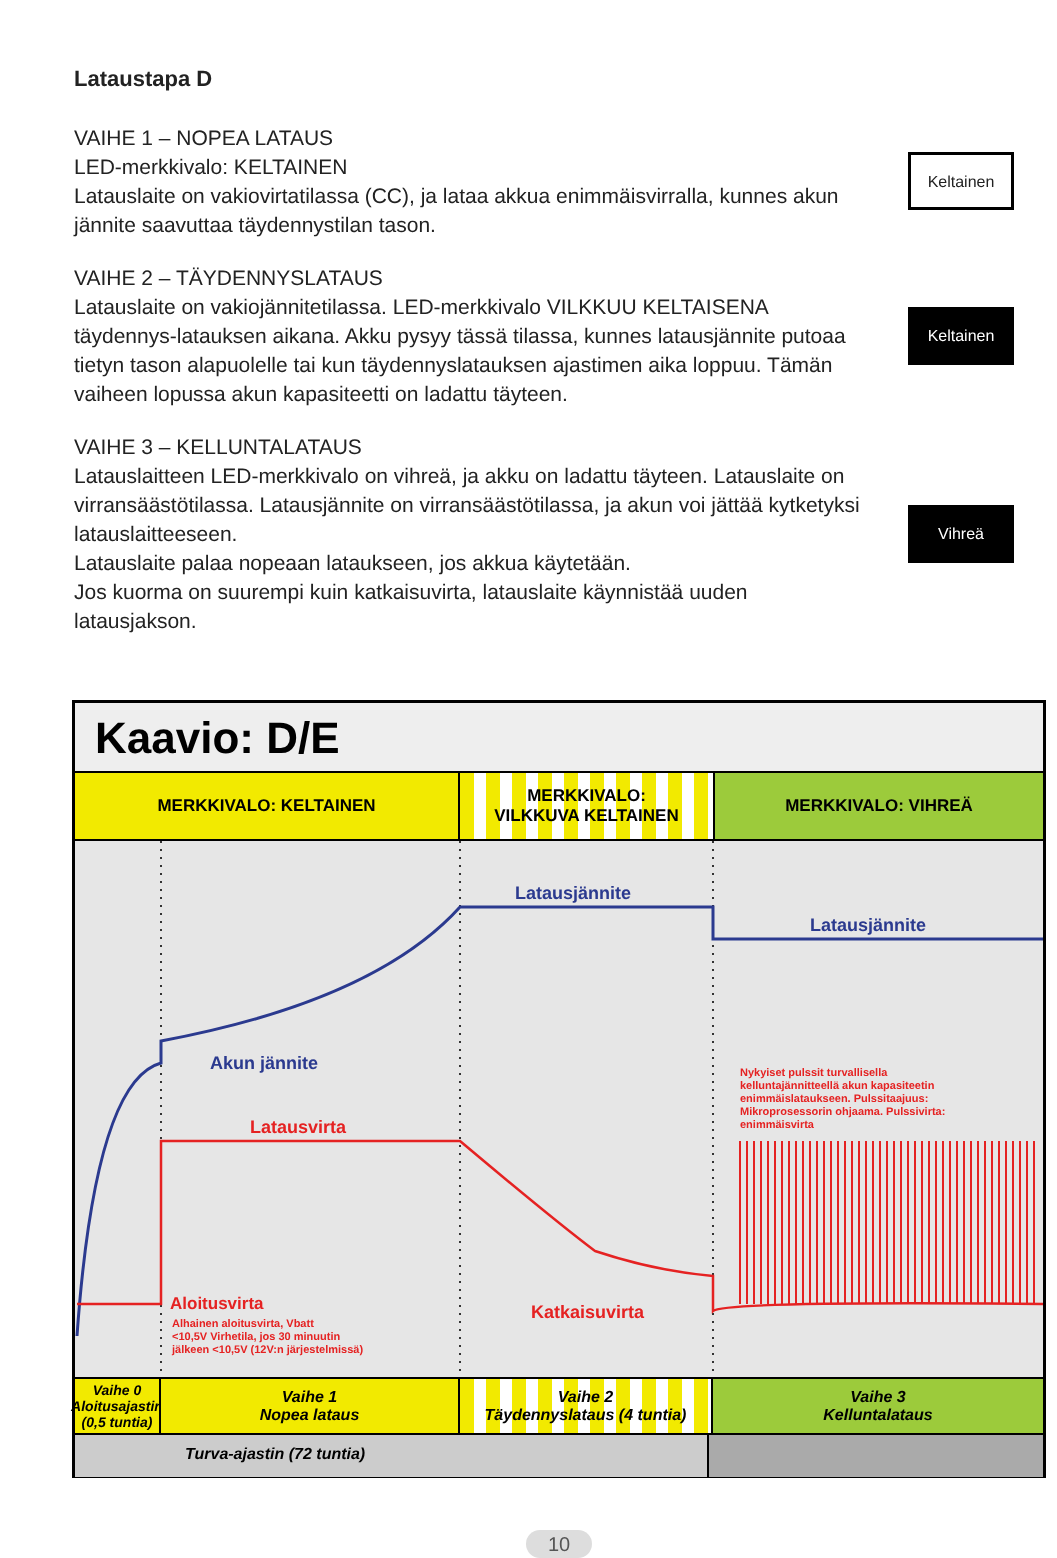Lataustapa D
VAIHE 1 – NOPEA LATAUS
LED-merkkivalo: KELTAINEN
Latauslaite on vakiovirtatilassa (CC), ja lataa akkua enimmäisvirralla, kunnes akun jännite saavuttaa täydennystilan tason.
Keltainen
VAIHE 2 – TÄYDENNYSLATAUS
Latauslaite on vakiojännitetilassa. LED-merkkivalo VILKKUU KELTAISENA täydennys-latauksen aikana. Akku pysyy tässä tilassa, kunnes latausjännite putoaa tietyn tason alapuolelle tai kun täydennyslatauksen ajastimen aika loppuu. Tämän vaiheen lopussa akun kapasiteetti on ladattu täyteen.
Keltainen
VAIHE 3 – KELLUNTALATAUS
Latauslaitteen LED-merkkivalo on vihreä, ja akku on ladattu täyteen. Latauslaite on virransäästötilassa. Latausjännite on virransäästötilassa, ja akun voi jättää kytketyksi latauslaitteeseen.
Latauslaite palaa nopeaan lataukseen, jos akkua käytetään.
Jos kuorma on suurempi kuin katkaisuvirta, latauslaite käynnistää uuden latausjakson.
Vihreä
Kaavio: D/E
MERKKIVALO: KELTAINEN MERKKIVALO:
VILKKUVA KELTAINEN
MERKKIVALO: VIHREÄ
Latausjännite
Latausjännite
Akun jännite
Latausvirta
Aloitusvirta
Alhainen aloitusvirta, Vbatt
<10,5V Virhetila, jos 30 minuutin
jälkeen <10,5V (12V:n järjestelmissä)
Katkaisuvirta
Nykyiset pulssit turvallisella
kelluntajännitteellä akun kapasiteetin
enimmäislataukseen. Pulssitaajuus:
Mikroprosessorin ohjaama. Pulssivirta:
enimmäisvirta
Vaihe 0
Aloitusajastin (0,5 tuntia)
Vaihe 1
Nopea lataus
Vaihe 2
Täydennyslataus (4 tuntia)
Vaihe 3
Kelluntalataus
Turva-ajastin (72 tuntia)
10